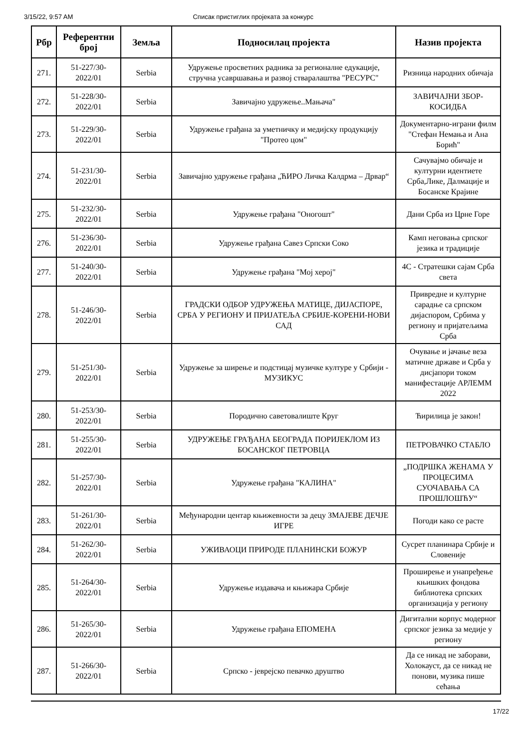3/15/22, 9:57 AM Списак пристиглих пројеката за конкурс
| Рбр | Референтни број | Земља | Подносилац пројекта | Назив пројекта |
| --- | --- | --- | --- | --- |
| 271. | 51-227/30-2022/01 | Serbia | Удружење просветних радника за регионалне едукације, стручна усавршавања и развој стваралаштва "РЕСУРС" | Ризница народних обичаја |
| 272. | 51-228/30-2022/01 | Serbia | Завичајно удружење..Мањача" | ЗАВИЧАЈНИ ЗБОР-КОСИДБА |
| 273. | 51-229/30-2022/01 | Serbia | Удружење грађана за уметничку и медијску продукцију "Протео цом" | Документарно-играни филм "Стефан Немања и Ана Борић" |
| 274. | 51-231/30-2022/01 | Serbia | Завичајно удружење грађана „ЋИРО Личка Калдрма – Дрвар“ | Сачувајмо обичаје и културни идентиете Срба,Лике, Далмације и Босанске Крајине |
| 275. | 51-232/30-2022/01 | Serbia | Удружење грађана "Оногошт" | Дани Срба из Црне Горе |
| 276. | 51-236/30-2022/01 | Serbia | Удружење грађана Савез Српски Соко | Камп неговања српског језика и традиције |
| 277. | 51-240/30-2022/01 | Serbia | Удружење грађана "Мој херој" | 4С - Стратешки сајам Срба света |
| 278. | 51-246/30-2022/01 | Serbia | ГРАДСКИ ОДБОР УДРУЖЕЊА МАТИЦЕ, ДИЈАСПОРЕ, СРБА У РЕГИОНУ И ПРИЈАТЕЉА СРБИЈЕ-КОРЕНИ-НОВИ САД | Привредне и културне сарадње са српском дијаспором, Србима у региону и пријатељима Срба |
| 279. | 51-251/30-2022/01 | Serbia | Удружење за ширење и подстицај музичке културе у Србији - МУЗИКУС | Очување и јачање веза матичне државе и Срба у дисјапори током манифестације АРЛЕММ 2022 |
| 280. | 51-253/30-2022/01 | Serbia | Породично саветовалиште Круг | Ћирилица је закон! |
| 281. | 51-255/30-2022/01 | Serbia | УДРУЖЕЊЕ ГРАЂАНА БЕОГРАДА ПОРИЈЕКЛОМ ИЗ БОСАНСКОГ ПЕТРОВЦА | ПЕТРОВАЧКО СТАБЛО |
| 282. | 51-257/30-2022/01 | Serbia | Удружење грађана "КАЛИНА" | „ПОДРШКА ЖЕНАМА У ПРОЦЕСИМА СУОЧАВАЊА СА ПРОШЛОШЋУ“ |
| 283. | 51-261/30-2022/01 | Serbia | Међународни центар књижевности за децу ЗМАЈЕВЕ ДЕЧЈЕ ИГРЕ | Погоди како се расте |
| 284. | 51-262/30-2022/01 | Serbia | УЖИВАОЦИ ПРИРОДЕ ПЛАНИНСКИ БОЖУР | Сусрет планинара Србије и Словеније |
| 285. | 51-264/30-2022/01 | Serbia | Удружење издавача и књижара Србије | Проширење и унапређење књишких фондова библиотека српских организација у региону |
| 286. | 51-265/30-2022/01 | Serbia | Удружење грађана ЕПОМЕНА | Дигитални корпус модерног српског језика за медије у региону |
| 287. | 51-266/30-2022/01 | Serbia | Српско - јеврејско певачко друштво | Да се никад не заборави, Холокауст, да се никад не понови, музика пише сећања |
17/22